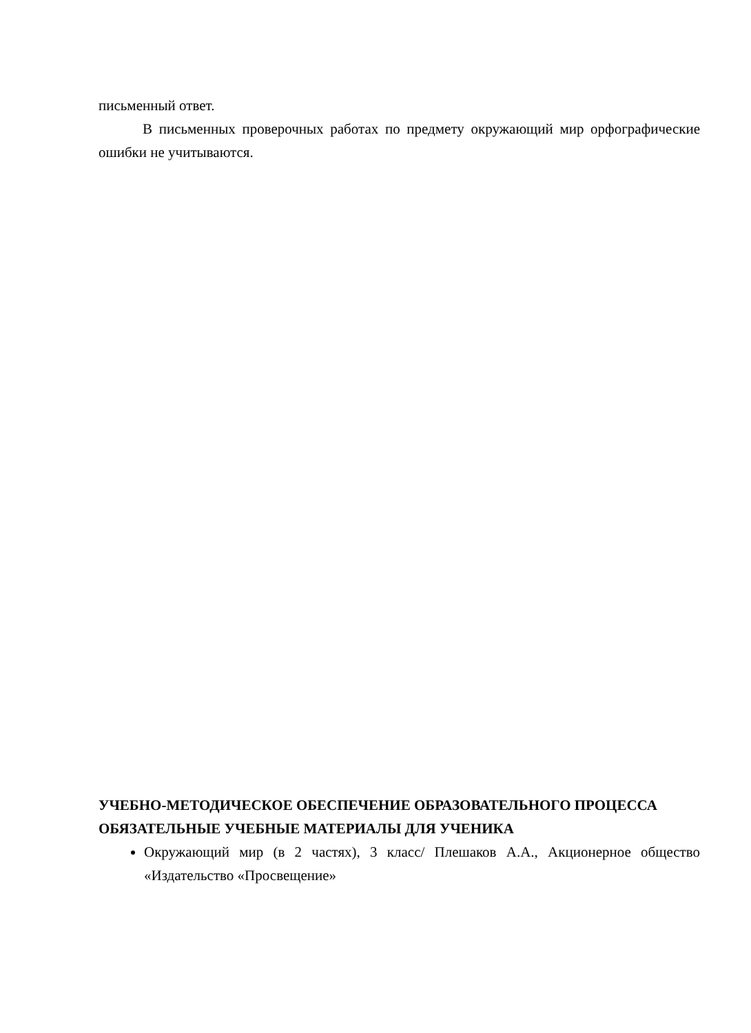письменный ответ.
В письменных проверочных работах по предмету окружающий мир орфографические ошибки не учитываются.
УЧЕБНО-МЕТОДИЧЕСКОЕ ОБЕСПЕЧЕНИЕ ОБРАЗОВАТЕЛЬНОГО ПРОЦЕССА
ОБЯЗАТЕЛЬНЫЕ УЧЕБНЫЕ МАТЕРИАЛЫ ДЛЯ УЧЕНИКА
Окружающий мир (в 2 частях), 3 класс/ Плешаков А.А., Акционерное общество «Издательство «Просвещение»